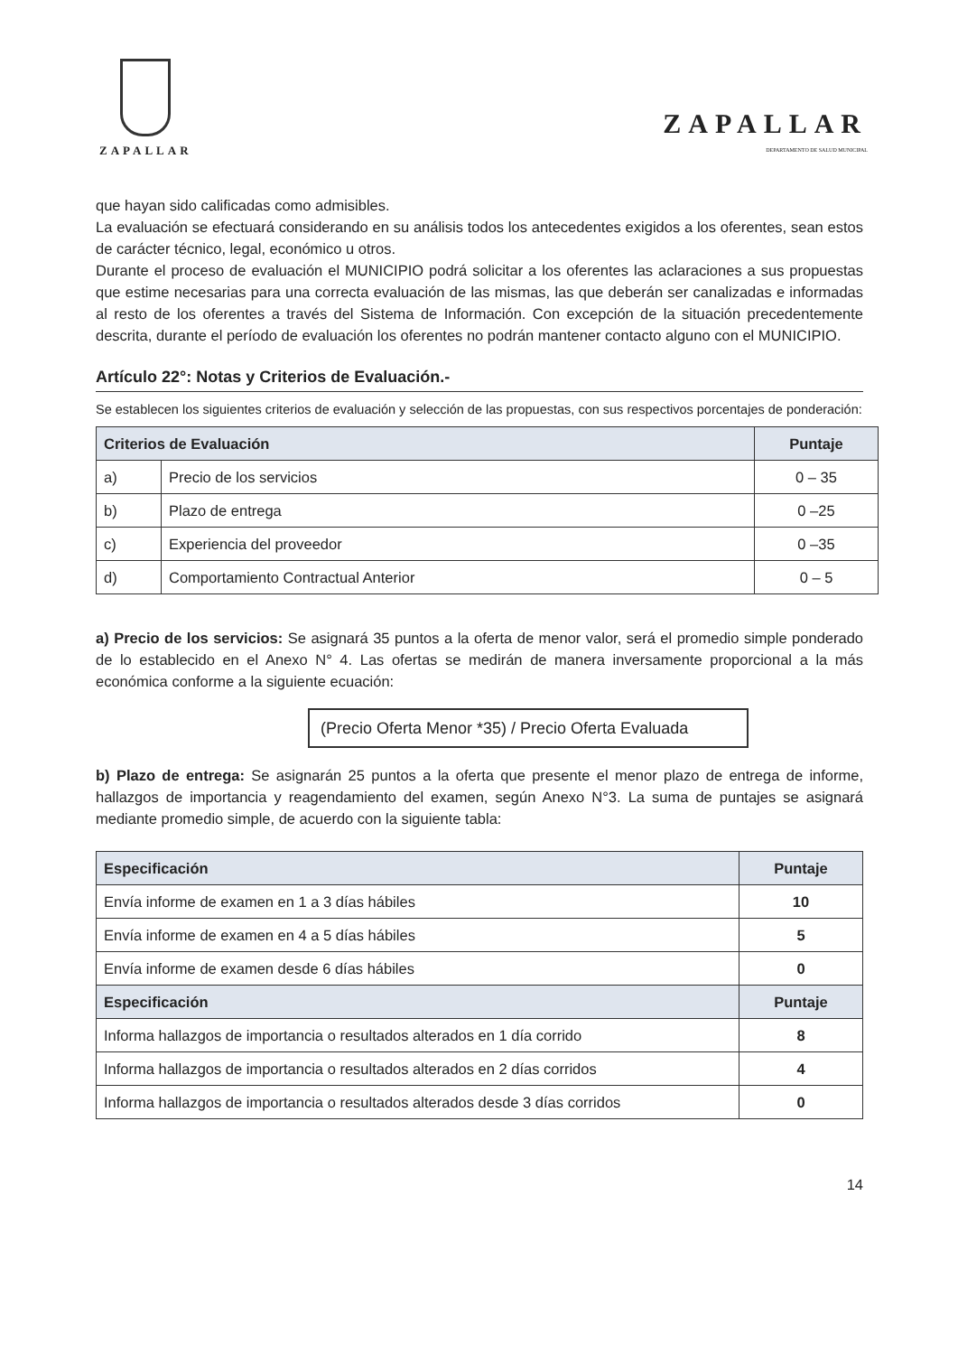ZAPALLAR
ZAPALLAR
DEPARTAMENTO DE SALUD MUNICIPAL
que hayan sido calificadas como admisibles.
La evaluación se efectuará considerando en su análisis todos los antecedentes exigidos a los oferentes, sean estos de carácter técnico, legal, económico u otros.
Durante el proceso de evaluación el MUNICIPIO podrá solicitar a los oferentes las aclaraciones a sus propuestas que estime necesarias para una correcta evaluación de las mismas, las que deberán ser canalizadas e informadas al resto de los oferentes a través del Sistema de Información. Con excepción de la situación precedentemente descrita, durante el período de evaluación los oferentes no podrán mantener contacto alguno con el MUNICIPIO.
Artículo 22°: Notas y Criterios de Evaluación.-
Se establecen los siguientes criterios de evaluación y selección de las propuestas, con sus respectivos porcentajes de ponderación:
| Criterios de Evaluación | | Puntaje |
| --- | --- | --- |
| a) | Precio de los servicios | 0 – 35 |
| b) | Plazo de entrega | 0 –25 |
| c) | Experiencia del proveedor | 0 –35 |
| d) | Comportamiento Contractual Anterior | 0 – 5 |
a) Precio de los servicios: Se asignará 35 puntos a la oferta de menor valor, será el promedio simple ponderado de lo establecido en el Anexo N° 4. Las ofertas se medirán de manera inversamente proporcional a la más económica conforme a la siguiente ecuación:
(Precio Oferta Menor *35) / Precio Oferta Evaluada
b) Plazo de entrega: Se asignarán 25 puntos a la oferta que presente el menor plazo de entrega de informe, hallazgos de importancia y reagendamiento del examen, según Anexo N°3. La suma de puntajes se asignará mediante promedio simple, de acuerdo con la siguiente tabla:
| Especificación | Puntaje |
| --- | --- |
| Envía informe de examen en 1 a 3 días hábiles | 10 |
| Envía informe de examen en 4 a 5 días hábiles | 5 |
| Envía informe de examen desde 6 días hábiles | 0 |
| Especificación | Puntaje |
| Informa hallazgos de importancia o resultados alterados en 1 día corrido | 8 |
| Informa hallazgos de importancia o resultados alterados en 2 días corridos | 4 |
| Informa hallazgos de importancia o resultados alterados desde 3 días corridos | 0 |
14